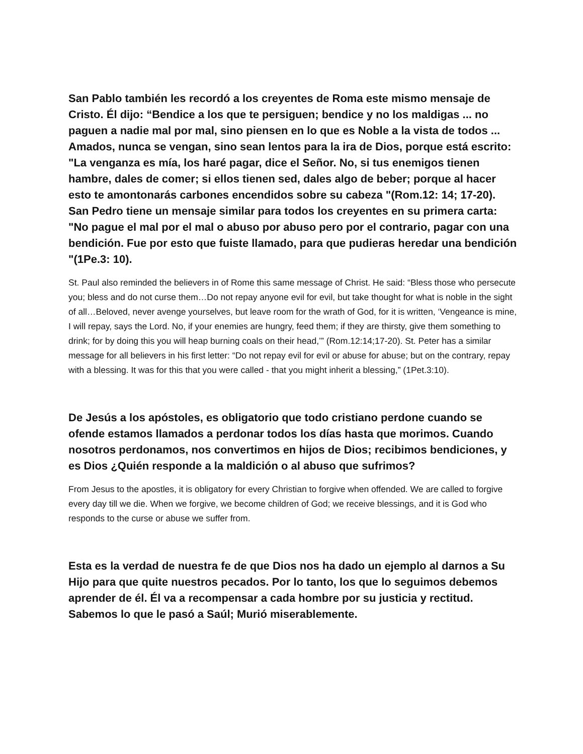San Pablo también les recordó a los creyentes de Roma este mismo mensaje de Cristo. Él dijo: “Bendice a los que te persiguen; bendice y no los maldigas ... no paguen a nadie mal por mal, sino piensen en lo que es Noble a la vista de todos ... Amados, nunca se vengan, sino sean lentos para la ira de Dios, porque está escrito: "La venganza es mía, los haré pagar, dice el Señor. No, si tus enemigos tienen hambre, dales de comer; si ellos tienen sed, dales algo de beber; porque al hacer esto te amontonarás carbones encendidos sobre su cabeza "(Rom.12: 14; 17-20). San Pedro tiene un mensaje similar para todos los creyentes en su primera carta: "No pague el mal por el mal o abuso por abuso pero por el contrario, pagar con una bendición. Fue por esto que fuiste llamado, para que pudieras heredar una bendición "(1Pe.3: 10).
St. Paul also reminded the believers in of Rome this same message of Christ. He said: “Bless those who persecute you; bless and do not curse them…Do not repay anyone evil for evil, but take thought for what is noble in the sight of all…Beloved, never avenge yourselves, but leave room for the wrath of God, for it is written, ‘Vengeance is mine, I will repay, says the Lord. No, if your enemies are hungry, feed them; if they are thirsty, give them something to drink; for by doing this you will heap burning coals on their head,’” (Rom.12:14;17-20). St. Peter has a similar message for all believers in his first letter: “Do not repay evil for evil or abuse for abuse; but on the contrary, repay with a blessing. It was for this that you were called - that you might inherit a blessing,” (1Pet.3:10).
De Jesús a los apóstoles, es obligatorio que todo cristiano perdone cuando se ofende estamos llamados a perdonar todos los días hasta que morimos. Cuando nosotros perdonamos, nos convertimos en hijos de Dios; recibimos bendiciones, y es Dios ¿Quién responde a la maldición o al abuso que sufrimos?
From Jesus to the apostles, it is obligatory for every Christian to forgive when offended. We are called to forgive every day till we die. When we forgive, we become children of God; we receive blessings, and it is God who responds to the curse or abuse we suffer from.
Esta es la verdad de nuestra fe de que Dios nos ha dado un ejemplo al darnos a Su Hijo para que quite nuestros pecados. Por lo tanto, los que lo seguimos debemos aprender de él. Él va a recompensar a cada hombre por su justicia y rectitud. Sabemos lo que le pasó a Saúl; Murió miserablemente.